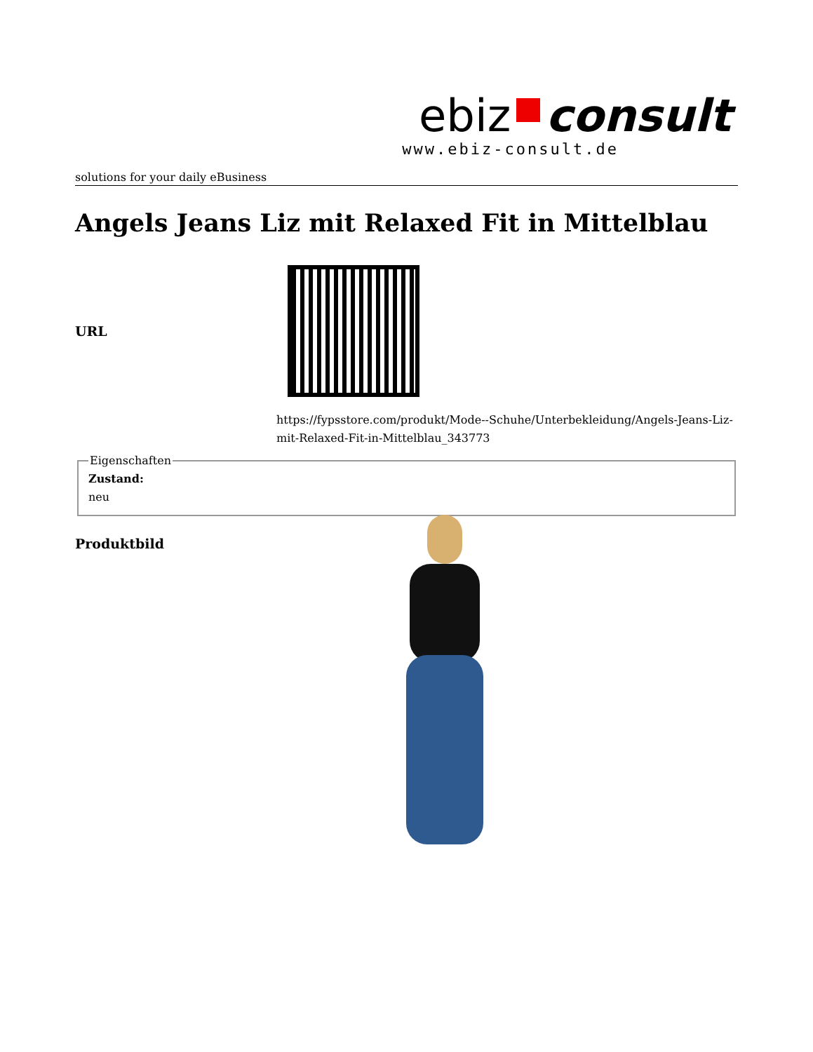ebiz consult
www.ebiz-consult.de
solutions for your daily eBusiness
Angels Jeans Liz mit Relaxed Fit in Mittelblau
URL
https://fypsstore.com/produkt/Mode--Schuhe/Unterbekleidung/Angels-Jeans-Liz-mit-Relaxed-Fit-in-Mittelblau_343773
EigenschaftenZustand:
neu
Produktbild